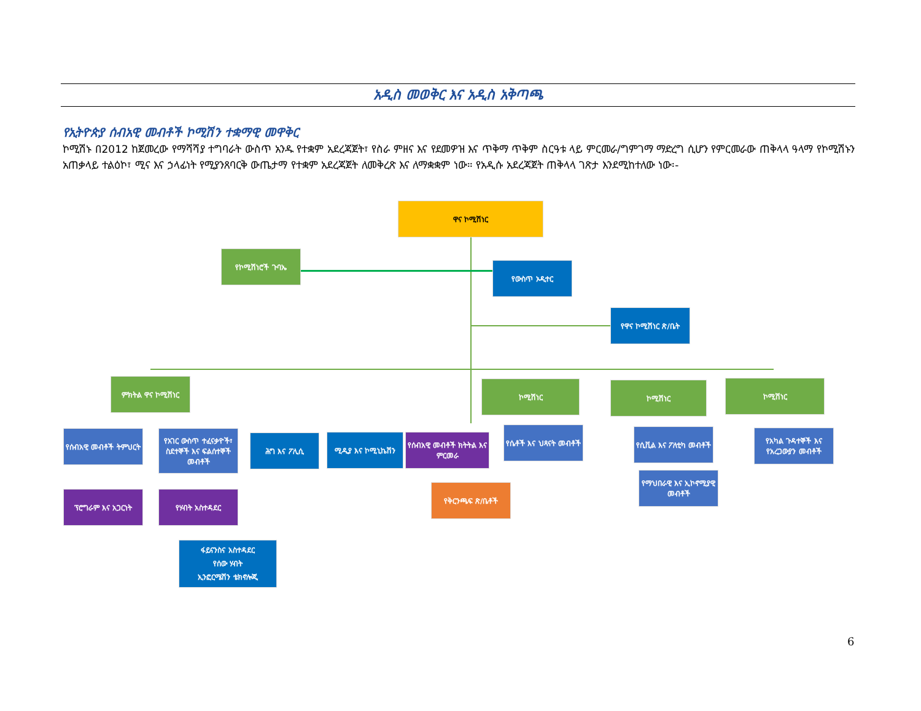አዲስ መወቅር እና አዲስ አቅጣጫ
የኢትዮጵያ ሰብአዊ መብቶች ኮሚሽን ተቋማዊ መዋቅር
ኮሚሽኑ በ2012 ከጀመረው የማሻሻያ ተግባራት ውስጥ አንዱ የተቋም አደረጃጀት፣ የስራ ምዘና እና የደመዎዝ እና ጥቅማ ጥቅም ስርዓቱ ላይ ምርመራ/ግምገማ ማድረግ ሲሆን የምርመራው ጠቅላላ ዓላማ የኮሚሽኑን አጠቃላይ ተልዕኮ፣ ሚና እና ኃላፊነት የሚያንጸባርቅ ውጤታማ የተቋም አደረጃጀት ለመቅረጽ እና ለማቋቋም ነው። የአዲሱ አደረጃጀት ጠቅላላ ገጽታ እንደሚከተለው ነው፡-
ዋና ኮሚሽነር
የኮሚሽነሮች ጉባኤ
የውስጥ ኦዲተር
የዋና ኮሚሽነር ጽ/ቤት
ምክትል ዋና ኮሚሽነር ኮሚሽነር ኮሚሽነር ኮሚሽነር
የሰብአዊ መብቶች ትምህርት
የአገር ውስጥ ተፈናቃዮች፣ ስደተኞች እና ፍልሰተኞች መብቶች
ሕግ እና ፖሊሲ ሚዲያ እና ኮሚኒኬሽን
የሰብአዊ መብቶች ክትትል እና ምርመራ
የሴቶች እና ህጻናት መብቶች የሲቪል እና ፖለቲካ መብቶች
የአካል ጉዳተኞች እና የአረጋውያን መብቶች
ፕሮግራም እና አጋርነት የሃብት አስተዳደር
የቅርንጫፍ ጽ/ቤቶች
የማህበራዊ እና ኢኮኖሚያዊ መብቶች
ፋይናንስና አስተዳደር
የሰው ሃብት
ኢንፎርሜሽን ቴክኖሎጂ
6